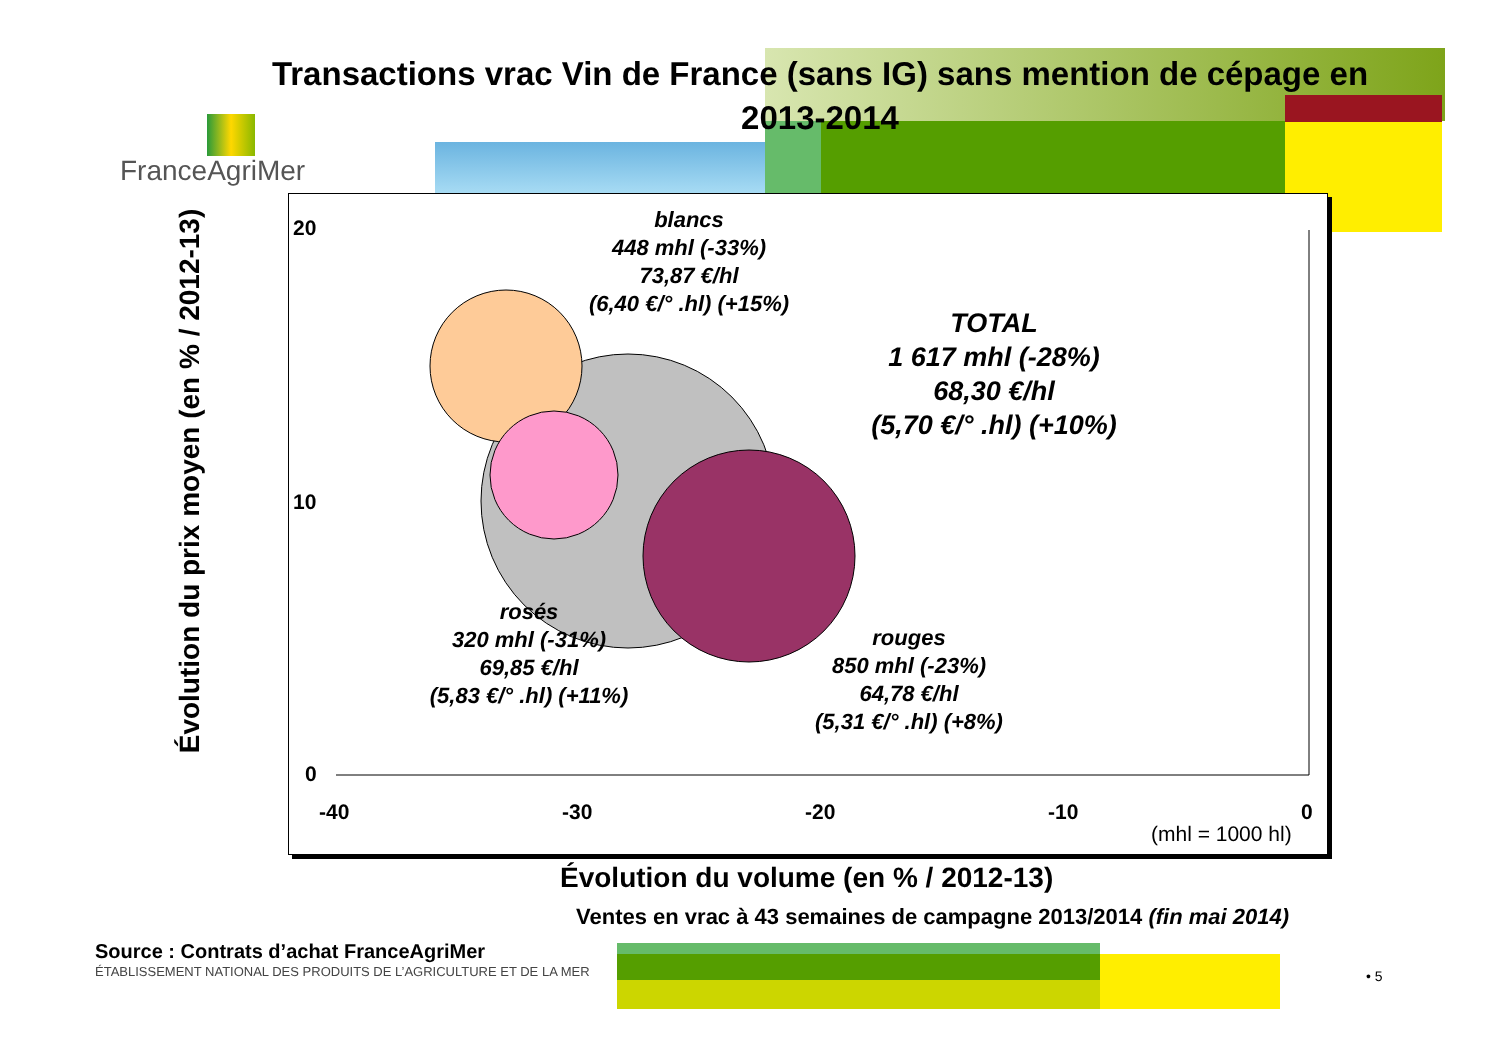Transactions vrac Vin de France (sans IG) sans mention de cépage en 2013-2014
FranceAgriMer
Évolution du prix moyen (en % / 2012-13)
20
10
0
-40 -30 -20 -10 0
(mhl = 1000 hl)
blancs
448 mhl (-33%)
73,87 €/hl
(6,40 €/° .hl) (+15%)
TOTAL
1 617 mhl (-28%)
68,30 €/hl
(5,70 €/° .hl) (+10%)
rosés
320 mhl (-31%)
69,85 €/hl
(5,83 €/° .hl) (+11%)
rouges
850 mhl (-23%)
64,78 €/hl
(5,31 €/° .hl) (+8%)
Évolution du volume (en % / 2012-13)
Ventes en vrac à 43 semaines de campagne 2013/2014 (fin mai 2014)
Source : Contrats d’achat FranceAgriMer
ÉTABLISSEMENT NATIONAL DES PRODUITS DE L’AGRICULTURE ET DE LA MER
• 5